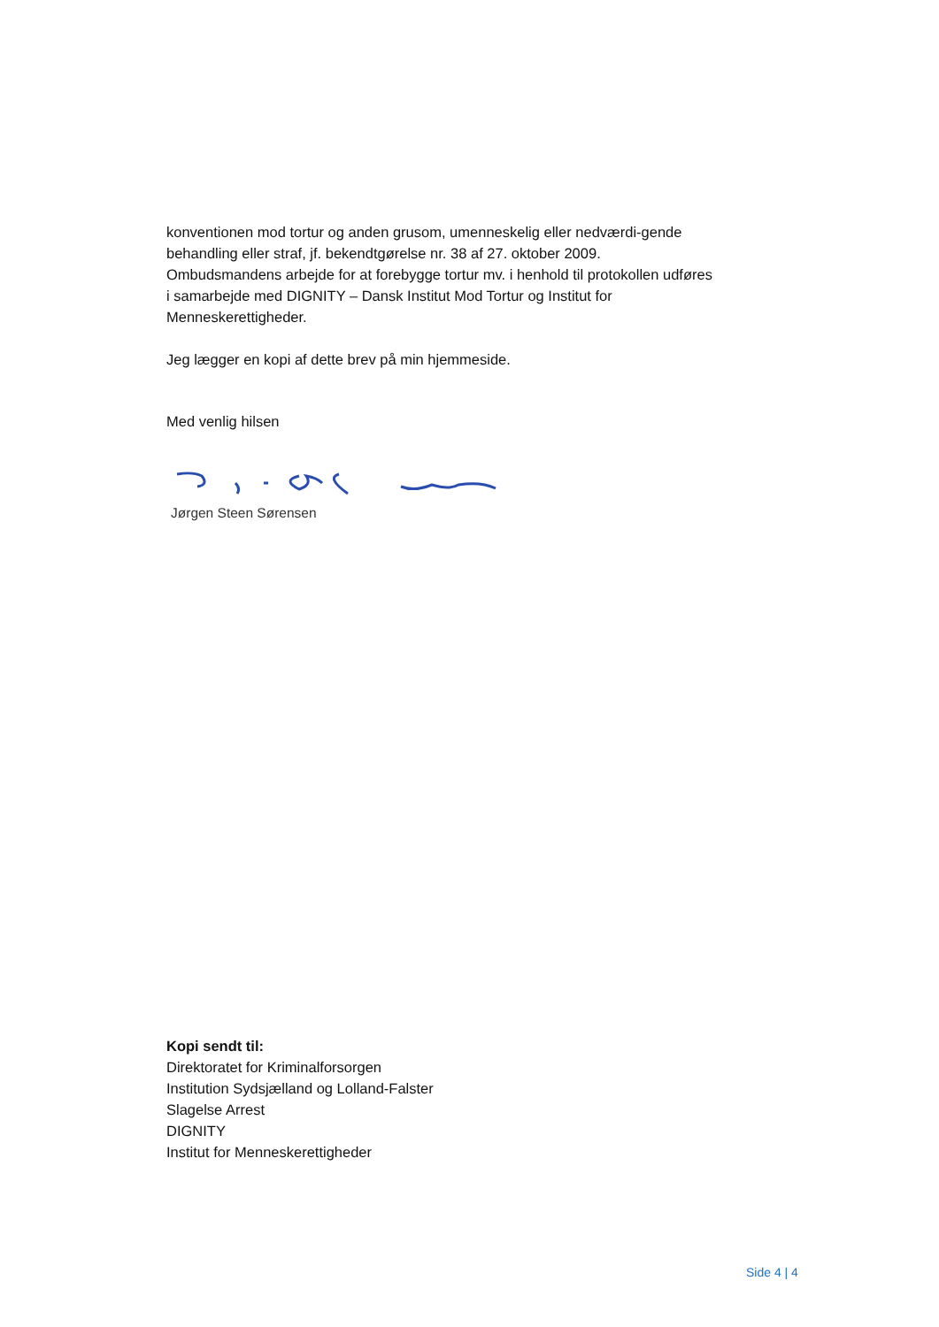konventionen mod tortur og anden grusom, umenneskelig eller nedværdi-gende behandling eller straf, jf. bekendtgørelse nr. 38 af 27. oktober 2009. Ombudsmandens arbejde for at forebygge tortur mv. i henhold til protokollen udføres i samarbejde med DIGNITY – Dansk Institut Mod Tortur og Institut for Menneskerettigheder.
Jeg lægger en kopi af dette brev på min hjemmeside.
Med venlig hilsen
Jørgen Steen Sørensen
Kopi sendt til:
Direktoratet for Kriminalforsorgen
Institution Sydsjælland og Lolland-Falster
Slagelse Arrest
DIGNITY
Institut for Menneskerettigheder
Side 4 | 4